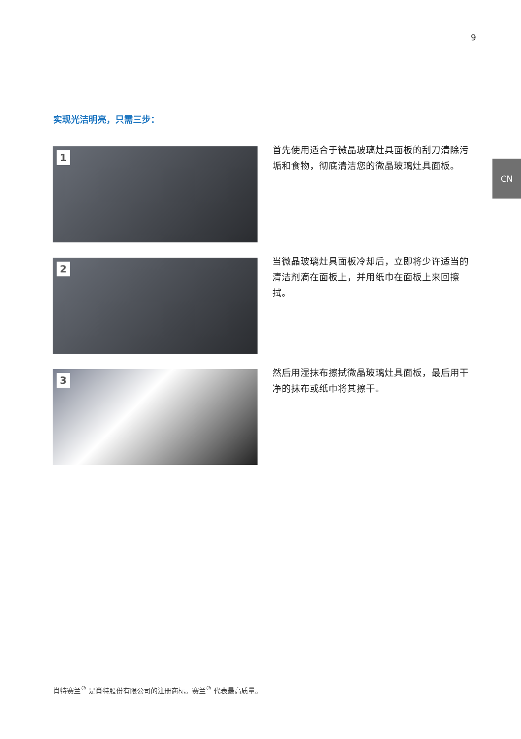9
CN
实现光洁明亮，只需三步：
1
首先使用适合于微晶玻璃灶具面板的刮刀清除污垢和食物，彻底清洁您的微晶玻璃灶具面板。
2
当微晶玻璃灶具面板冷却后，立即将少许适当的清洁剂滴在面板上，并用纸巾在面板上来回擦拭。
3
然后用湿抹布擦拭微晶玻璃灶具面板，最后用干净的抹布或纸巾将其擦干。
肖特赛兰<sup>®</sup> 是肖特股份有限公司的注册商标。赛兰<sup>®</sup> 代表最高质量。